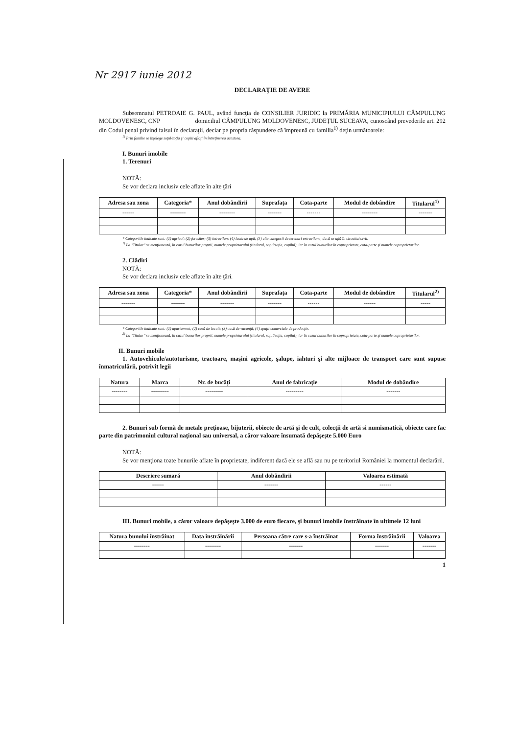Nr 2917 iunie 2012
DECLARAŢIE DE AVERE
Subsemnatul PETROAIE G. PAUL, având funcţia de CONSILIER JURIDIC la PRIMĂRIA MUNICIPIULUI CÂMPULUNG MOLDOVENESC, CNP domiciliul CÂMPULUNG MOLDOVENESC, JUDEŢUL SUCEAVA, cunoscând prevederile art. 292 din Codul penal privind falsul în declaraţii, declar pe propria răspundere că împreună cu familia<sup>1)</sup> deţin următoarele:
<sup>1)</sup> Prin familie se înţelege soţul/soţia şi copiii aflaţi în întreţinerea acestora.
I. Bunuri imobile
1. Terenuri
NOTĂ:
Se vor declara inclusiv cele aflate în alte ţări
| Adresa sau zona | Categoria* | Anul dobândirii | Suprafaţa | Cota-parte | Modul de dobândire | Titularul<sup>1)</sup> |
| --- | --- | --- | --- | --- | --- | --- |
| ------ | -------- | -------- | ------- | ------- | -------- | ------- |
* Categoriile indicate sunt: (1) agricol; (2) forestier; (3) intravilan; (4) luciu de apă; (5) alte categorii de terenuri extravilane, dacă se află în circuitul civil.
<sup>1)</sup> La "Titular" se menţionează, în cazul bunurilor proprii, numele proprietarului (titularul, soţul/soţia, copilul), iar în cazul bunurilor în coproprietate, cota-parte şi numele coproprietarilor.
2. Clădiri
NOTĂ:
Se vor declara inclusiv cele aflate în alte ţări.
| Adresa sau zona | Categoria* | Anul dobândirii | Suprafaţa | Cota-parte | Modul de dobândire | Titularul<sup>2)</sup> |
| --- | --- | --- | --- | --- | --- | --- |
| ------- | ------- | ------- | ------- | ------ | ------ | ----- |
* Categoriile indicate sunt: (1) apartament; (2) casă de locuit; (3) casă de vacanţă; (4) spaţii comerciale de producţie.
<sup>2)</sup> La "Titular" se menţionează, în cazul bunurilor proprii, numele proprietarului (titularul, soţul/soţia, copilul), iar în cazul bunurilor în coproprietate, cota-parte şi numele coproprietarilor.
II. Bunuri mobile
1. Autovehicule/autoturisme, tractoare, maşini agricole, şalupe, iahturi şi alte mijloace de transport care sunt supuse înmatriculării, potrivit legii
| Natura | Marca | Nr. de bucăţi | Anul de fabricaţie | Modul de dobândire |
| --- | --- | --- | --- | --- |
| -------- | --------- | --------- | --------- | ------- |
2. Bunuri sub formă de metale preţioase, bijuterii, obiecte de artă şi de cult, colecţii de artă si numismatică, obiecte care fac parte din patrimoniul cultural naţional sau universal, a căror valoare însumată depăşeşte 5.000 Euro
NOTĂ:
Se vor menţiona toate bunurile aflate în proprietate, indiferent dacă ele se află sau nu pe teritoriul României la momentul declarării.
| Descriere sumară | Anul dobândirii | Valoarea estimată |
| --- | --- | --- |
| ------ | ------- | ------ |
III. Bunuri mobile, a căror valoare depăşeşte 3.000 de euro fiecare, şi bunuri imobile înstrăinate în ultimele 12 luni
| Natura bunului înstrăinat | Data înstrăinării | Persoana către care s-a înstrăinat | Forma înstrăinării | Valoarea |
| --- | --- | --- | --- | --- |
| -------- | -------- | ------- | ------- | ------- |
1